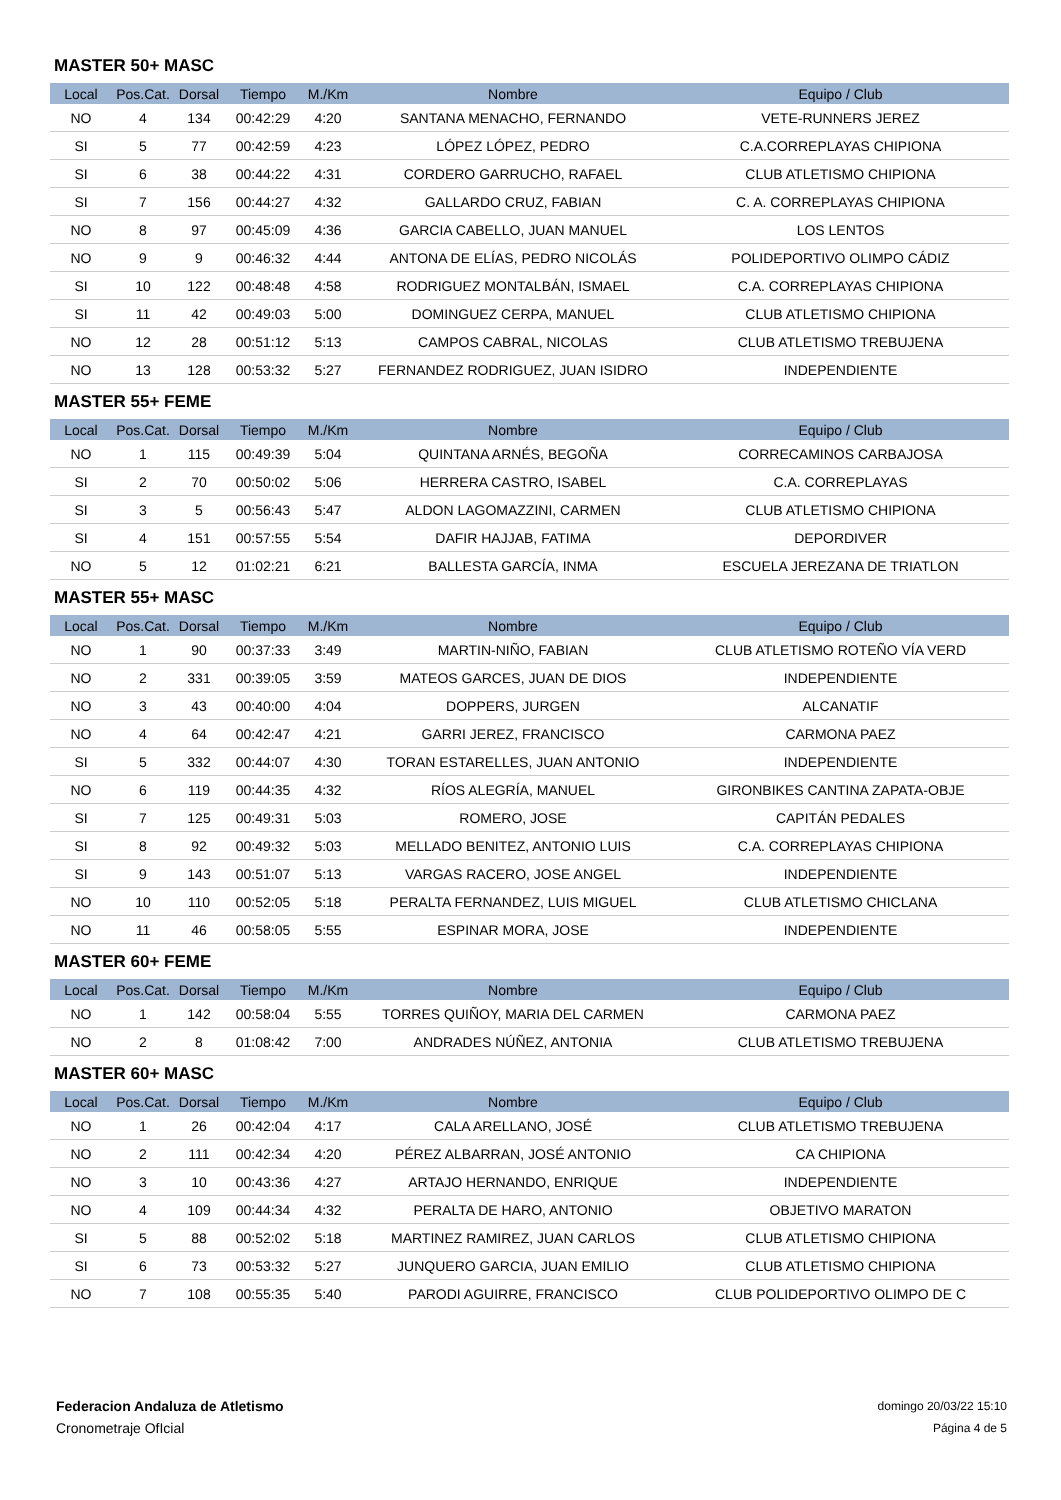MASTER 50+ MASC
| Local | Pos.Cat. | Dorsal | Tiempo | M./Km | Nombre | Equipo / Club |
| --- | --- | --- | --- | --- | --- | --- |
| NO | 4 | 134 | 00:42:29 | 4:20 | SANTANA MENACHO, FERNANDO | VETE-RUNNERS JEREZ |
| SI | 5 | 77 | 00:42:59 | 4:23 | LÓPEZ LÓPEZ, PEDRO | C.A.CORREPLAYAS CHIPIONA |
| SI | 6 | 38 | 00:44:22 | 4:31 | CORDERO GARRUCHO, RAFAEL | CLUB ATLETISMO CHIPIONA |
| SI | 7 | 156 | 00:44:27 | 4:32 | GALLARDO CRUZ, FABIAN | C. A. CORREPLAYAS CHIPIONA |
| NO | 8 | 97 | 00:45:09 | 4:36 | GARCIA CABELLO, JUAN MANUEL | LOS LENTOS |
| NO | 9 | 9 | 00:46:32 | 4:44 | ANTONA DE ELÍAS, PEDRO NICOLÁS | POLIDEPORTIVO OLIMPO CÁDIZ |
| SI | 10 | 122 | 00:48:48 | 4:58 | RODRIGUEZ MONTALBÁN, ISMAEL | C.A. CORREPLAYAS CHIPIONA |
| SI | 11 | 42 | 00:49:03 | 5:00 | DOMINGUEZ CERPA, MANUEL | CLUB ATLETISMO CHIPIONA |
| NO | 12 | 28 | 00:51:12 | 5:13 | CAMPOS CABRAL, NICOLAS | CLUB ATLETISMO TREBUJENA |
| NO | 13 | 128 | 00:53:32 | 5:27 | FERNANDEZ RODRIGUEZ, JUAN ISIDRO | INDEPENDIENTE |
MASTER 55+ FEME
| Local | Pos.Cat. | Dorsal | Tiempo | M./Km | Nombre | Equipo / Club |
| --- | --- | --- | --- | --- | --- | --- |
| NO | 1 | 115 | 00:49:39 | 5:04 | QUINTANA ARNÉS, BEGOÑA | CORRECAMINOS CARBAJOSA |
| SI | 2 | 70 | 00:50:02 | 5:06 | HERRERA CASTRO, ISABEL | C.A. CORREPLAYAS |
| SI | 3 | 5 | 00:56:43 | 5:47 | ALDON LAGOMAZZINI, CARMEN | CLUB ATLETISMO CHIPIONA |
| SI | 4 | 151 | 00:57:55 | 5:54 | DAFIR HAJJAB, FATIMA | DEPORDIVER |
| NO | 5 | 12 | 01:02:21 | 6:21 | BALLESTA GARCÍA, INMA | ESCUELA JEREZANA DE TRIATLON |
MASTER 55+ MASC
| Local | Pos.Cat. | Dorsal | Tiempo | M./Km | Nombre | Equipo / Club |
| --- | --- | --- | --- | --- | --- | --- |
| NO | 1 | 90 | 00:37:33 | 3:49 | MARTIN-NIÑO, FABIAN | CLUB ATLETISMO ROTEÑO VÍA VERD |
| NO | 2 | 331 | 00:39:05 | 3:59 | MATEOS GARCES, JUAN DE DIOS | INDEPENDIENTE |
| NO | 3 | 43 | 00:40:00 | 4:04 | DOPPERS, JURGEN | ALCANATIF |
| NO | 4 | 64 | 00:42:47 | 4:21 | GARRI JEREZ, FRANCISCO | CARMONA PAEZ |
| SI | 5 | 332 | 00:44:07 | 4:30 | TORAN ESTARELLES, JUAN ANTONIO | INDEPENDIENTE |
| NO | 6 | 119 | 00:44:35 | 4:32 | RÍOS ALEGRÍA, MANUEL | GIRONBIKES CANTINA ZAPATA-OBJE |
| SI | 7 | 125 | 00:49:31 | 5:03 | ROMERO, JOSE | CAPITÁN PEDALES |
| SI | 8 | 92 | 00:49:32 | 5:03 | MELLADO BENITEZ, ANTONIO LUIS | C.A. CORREPLAYAS CHIPIONA |
| SI | 9 | 143 | 00:51:07 | 5:13 | VARGAS RACERO, JOSE ANGEL | INDEPENDIENTE |
| NO | 10 | 110 | 00:52:05 | 5:18 | PERALTA FERNANDEZ, LUIS MIGUEL | CLUB ATLETISMO CHICLANA |
| NO | 11 | 46 | 00:58:05 | 5:55 | ESPINAR MORA, JOSE | INDEPENDIENTE |
MASTER 60+ FEME
| Local | Pos.Cat. | Dorsal | Tiempo | M./Km | Nombre | Equipo / Club |
| --- | --- | --- | --- | --- | --- | --- |
| NO | 1 | 142 | 00:58:04 | 5:55 | TORRES QUIÑOY, MARIA DEL CARMEN | CARMONA PAEZ |
| NO | 2 | 8 | 01:08:42 | 7:00 | ANDRADES NÚÑEZ, ANTONIA | CLUB ATLETISMO TREBUJENA |
MASTER 60+ MASC
| Local | Pos.Cat. | Dorsal | Tiempo | M./Km | Nombre | Equipo / Club |
| --- | --- | --- | --- | --- | --- | --- |
| NO | 1 | 26 | 00:42:04 | 4:17 | CALA ARELLANO, JOSÉ | CLUB ATLETISMO TREBUJENA |
| NO | 2 | 111 | 00:42:34 | 4:20 | PÉREZ ALBARRAN, JOSÉ ANTONIO | CA CHIPIONA |
| NO | 3 | 10 | 00:43:36 | 4:27 | ARTAJO HERNANDO, ENRIQUE | INDEPENDIENTE |
| NO | 4 | 109 | 00:44:34 | 4:32 | PERALTA DE HARO, ANTONIO | OBJETIVO MARATON |
| SI | 5 | 88 | 00:52:02 | 5:18 | MARTINEZ RAMIREZ, JUAN CARLOS | CLUB ATLETISMO CHIPIONA |
| SI | 6 | 73 | 00:53:32 | 5:27 | JUNQUERO GARCIA, JUAN EMILIO | CLUB ATLETISMO CHIPIONA |
| NO | 7 | 108 | 00:55:35 | 5:40 | PARODI AGUIRRE, FRANCISCO | CLUB POLIDEPORTIVO OLIMPO DE C |
Federacion Andaluza de Atletismo
Cronometraje OfIcial
domingo 20/03/22 15:10
Página 4 de 5